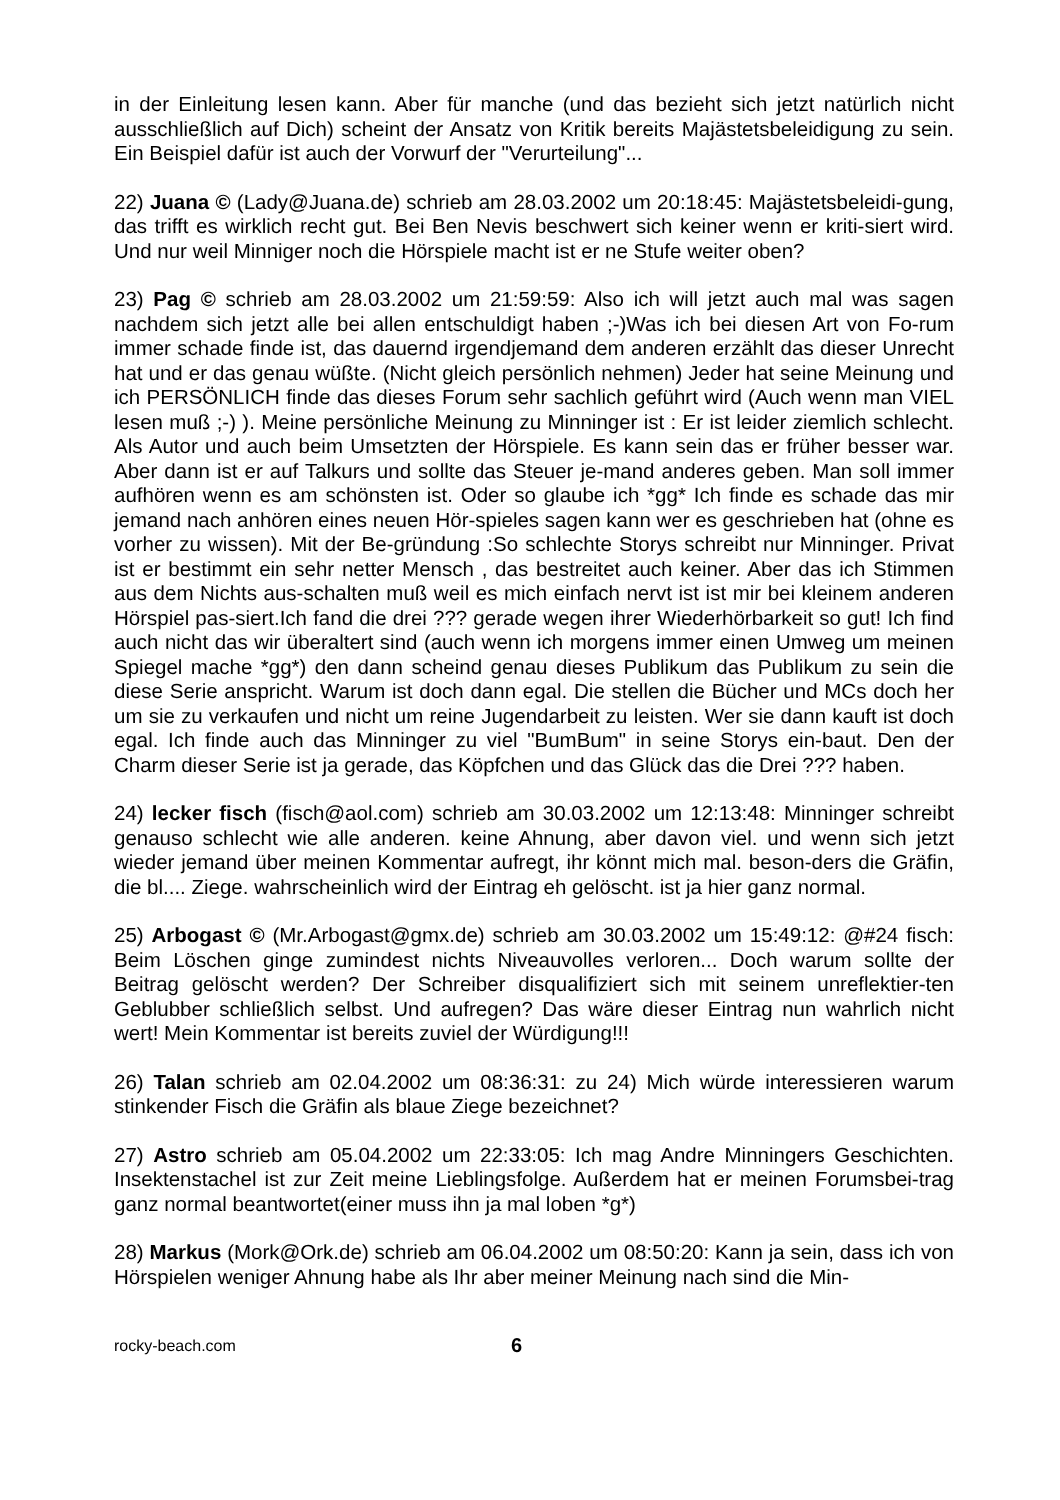in der Einleitung lesen kann. Aber für manche (und das bezieht sich jetzt natürlich nicht ausschließlich auf Dich) scheint der Ansatz von Kritik bereits Majästetsbeleidigung zu sein. Ein Beispiel dafür ist auch der Vorwurf der "Verurteilung"...
22) Juana © (Lady@Juana.de) schrieb am 28.03.2002 um 20:18:45: Majästetsbeleidi-gung, das trifft es wirklich recht gut. Bei Ben Nevis beschwert sich keiner wenn er kriti-siert wird. Und nur weil Minniger noch die Hörspiele macht ist er ne Stufe weiter oben?
23) Pag © schrieb am 28.03.2002 um 21:59:59: Also ich will jetzt auch mal was sagen nachdem sich jetzt alle bei allen entschuldigt haben ;-)Was ich bei diesen Art von Fo-rum immer schade finde ist, das dauernd irgendjemand dem anderen erzählt das dieser Unrecht hat und er das genau wüßte. (Nicht gleich persönlich nehmen) Jeder hat seine Meinung und ich PERSÖNLICH finde das dieses Forum sehr sachlich geführt wird (Auch wenn man VIEL lesen muß ;-) ). Meine persönliche Meinung zu Minninger ist : Er ist leider ziemlich schlecht. Als Autor und auch beim Umsetzten der Hörspiele. Es kann sein das er früher besser war. Aber dann ist er auf Talkurs und sollte das Steuer je-mand anderes geben. Man soll immer aufhören wenn es am schönsten ist. Oder so glaube ich *gg* Ich finde es schade das mir jemand nach anhören eines neuen Hör-spieles sagen kann wer es geschrieben hat (ohne es vorher zu wissen). Mit der Be-gründung :So schlechte Storys schreibt nur Minninger. Privat ist er bestimmt ein sehr netter Mensch , das bestreitet auch keiner. Aber das ich Stimmen aus dem Nichts aus-schalten muß weil es mich einfach nervt ist ist mir bei kleinem anderen Hörspiel pas-siert.Ich fand die drei ??? gerade wegen ihrer Wiederhörbarkeit so gut! Ich find auch nicht das wir überaltert sind (auch wenn ich morgens immer einen Umweg um meinen Spiegel mache *gg*) den dann scheind genau dieses Publikum das Publikum zu sein die diese Serie anspricht. Warum ist doch dann egal. Die stellen die Bücher und MCs doch her um sie zu verkaufen und nicht um reine Jugendarbeit zu leisten. Wer sie dann kauft ist doch egal. Ich finde auch das Minninger zu viel "BumBum" in seine Storys ein-baut. Den der Charm dieser Serie ist ja gerade, das Köpfchen und das Glück das die Drei ??? haben.
24) lecker fisch (fisch@aol.com) schrieb am 30.03.2002 um 12:13:48: Minninger schreibt genauso schlecht wie alle anderen. keine Ahnung, aber davon viel. und wenn sich jetzt wieder jemand über meinen Kommentar aufregt, ihr könnt mich mal. beson-ders die Gräfin, die bl.... Ziege. wahrscheinlich wird der Eintrag eh gelöscht. ist ja hier ganz normal.
25) Arbogast © (Mr.Arbogast@gmx.de) schrieb am 30.03.2002 um 15:49:12: @#24 fisch: Beim Löschen ginge zumindest nichts Niveauvolles verloren... Doch warum sollte der Beitrag gelöscht werden? Der Schreiber disqualifiziert sich mit seinem unreflektier-ten Geblubber schließlich selbst. Und aufregen? Das wäre dieser Eintrag nun wahrlich nicht wert! Mein Kommentar ist bereits zuviel der Würdigung!!!
26) Talan schrieb am 02.04.2002 um 08:36:31: zu 24) Mich würde interessieren warum stinkender Fisch die Gräfin als blaue Ziege bezeichnet?
27) Astro schrieb am 05.04.2002 um 22:33:05: Ich mag Andre Minningers Geschichten. Insektenstachel ist zur Zeit meine Lieblingsfolge. Außerdem hat er meinen Forumsbei-trag ganz normal beantwortet(einer muss ihn ja mal loben *g*)
28) Markus (Mork@Ork.de) schrieb am 06.04.2002 um 08:50:20: Kann ja sein, dass ich von Hörspielen weniger Ahnung habe als Ihr aber meiner Meinung nach sind die Min-
rocky-beach.com 6